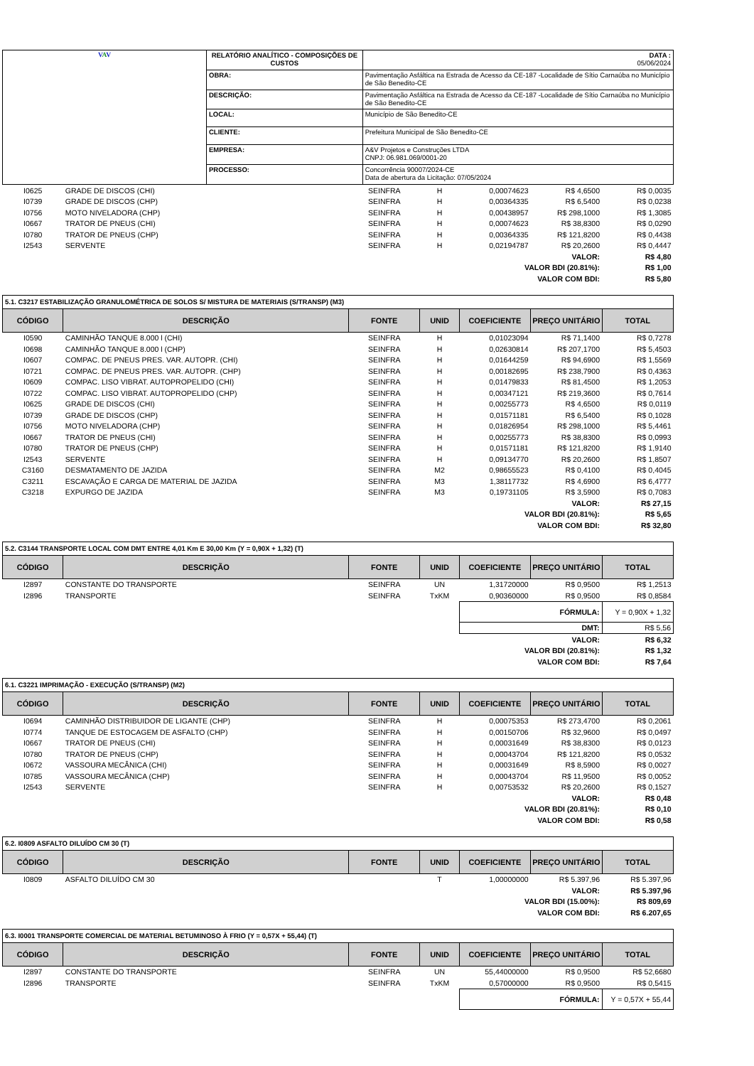| V A V | RELATÓRIO ANALÍTICO - COMPOSIÇÕES DE CUSTOS | | DATA : 05/06/2024 |
| | OBRA: | Pavimentação Asfáltica na Estrada de Acesso da CE-187 -Localidade de Sítio Carnaúba no Município de São Benedito-CE | |
| | DESCRIÇÃO: | Pavimentação Asfáltica na Estrada de Acesso da CE-187 -Localidade de Sítio Carnaúba no Município de São Benedito-CE | |
| | LOCAL: | Município de São Benedito-CE | |
| | CLIENTE: | Prefeitura Municipal de São Benedito-CE | |
| | EMPRESA: | A&V Projetos e Construções LTDA CNPJ: 06.981.069/0001-20 | |
| | PROCESSO: | Concorrência 90007/2024-CE Data de abertura da Licitação: 07/05/2024 | |
| I0625 | GRADE DE DISCOS (CHI) | SEINFRA | H | 0,00074623 | R$ 4,6500 | R$ 0,0035 |
| I0739 | GRADE DE DISCOS (CHP) | SEINFRA | H | 0,00364335 | R$ 6,5400 | R$ 0,0238 |
| I0756 | MOTO NIVELADORA (CHP) | SEINFRA | H | 0,00438957 | R$ 298,1000 | R$ 1,3085 |
| I0667 | TRATOR DE PNEUS (CHI) | SEINFRA | H | 0,00074623 | R$ 38,8300 | R$ 0,0290 |
| I0780 | TRATOR DE PNEUS (CHP) | SEINFRA | H | 0,00364335 | R$ 121,8200 | R$ 0,4438 |
| I2543 | SERVENTE | SEINFRA | H | 0,02194787 | R$ 20,2600 | R$ 0,4447 |
| VALOR: | | | | | | R$ 4,80 |
| VALOR BDI (20.81%): | | | | | | R$ 1,00 |
| VALOR COM BDI: | | | | | | R$ 5,80 |
| 5.1. C3217 ESTABILIZAÇÃO GRANULOMÉTRICA DE SOLOS S/ MISTURA DE MATERIAIS (S/TRANSP) (M3) | | | | | | |
| CÓDIGO | DESCRIÇÃO | FONTE | UNID | COEFICIENTE | PREÇO UNITÁRIO | TOTAL |
| I0590 | CAMINHÃO TANQUE 8.000 l (CHI) | SEINFRA | H | 0,01023094 | R$ 71,1400 | R$ 0,7278 |
| I0698 | CAMINHÃO TANQUE 8.000 l (CHP) | SEINFRA | H | 0,02630814 | R$ 207,1700 | R$ 5,4503 |
| I0607 | COMPAC. DE PNEUS PRES. VAR. AUTOPR. (CHI) | SEINFRA | H | 0,01644259 | R$ 94,6900 | R$ 1,5569 |
| I0721 | COMPAC. DE PNEUS PRES. VAR. AUTOPR. (CHP) | SEINFRA | H | 0,00182695 | R$ 238,7900 | R$ 0,4363 |
| I0609 | COMPAC. LISO VIBRAT. AUTOPROPELIDO (CHI) | SEINFRA | H | 0,01479833 | R$ 81,4500 | R$ 1,2053 |
| I0722 | COMPAC. LISO VIBRAT. AUTOPROPELIDO (CHP) | SEINFRA | H | 0,00347121 | R$ 219,3600 | R$ 0,7614 |
| I0625 | GRADE DE DISCOS (CHI) | SEINFRA | H | 0,00255773 | R$ 4,6500 | R$ 0,0119 |
| I0739 | GRADE DE DISCOS (CHP) | SEINFRA | H | 0,01571181 | R$ 6,5400 | R$ 0,1028 |
| I0756 | MOTO NIVELADORA (CHP) | SEINFRA | H | 0,01826954 | R$ 298,1000 | R$ 5,4461 |
| I0667 | TRATOR DE PNEUS (CHI) | SEINFRA | H | 0,00255773 | R$ 38,8300 | R$ 0,0993 |
| I0780 | TRATOR DE PNEUS (CHP) | SEINFRA | H | 0,01571181 | R$ 121,8200 | R$ 1,9140 |
| I2543 | SERVENTE | SEINFRA | H | 0,09134770 | R$ 20,2600 | R$ 1,8507 |
| C3160 | DESMATAMENTO DE JAZIDA | SEINFRA | M2 | 0,98655523 | R$ 0,4100 | R$ 0,4045 |
| C3211 | ESCAVAÇÃO E CARGA DE MATERIAL DE JAZIDA | SEINFRA | M3 | 1,38117732 | R$ 4,6900 | R$ 6,4777 |
| C3218 | EXPURGO DE JAZIDA | SEINFRA | M3 | 0,19731105 | R$ 3,5900 | R$ 0,7083 |
| VALOR: | | | | | | R$ 27,15 |
| VALOR BDI (20.81%): | | | | | | R$ 5,65 |
| VALOR COM BDI: | | | | | | R$ 32,80 |
| 5.2. C3144 TRANSPORTE LOCAL COM DMT ENTRE 4,01 Km E 30,00 Km (Y = 0,90X + 1,32) (T) | | | | | | |
| CÓDIGO | DESCRIÇÃO | FONTE | UNID | COEFICIENTE | PREÇO UNITÁRIO | TOTAL |
| I2897 | CONSTANTE DO TRANSPORTE | SEINFRA | UN | 1,31720000 | R$ 0,9500 | R$ 1,2513 |
| I2896 | TRANSPORTE | SEINFRA | TxKM | 0,90360000 | R$ 0,9500 | R$ 0,8584 |
| | | | | FÓRMULA: | | Y = 0,90X + 1,32 |
| | | | | DMT: | | R$ 5,56 |
| VALOR: | | | | | | R$ 6,32 |
| VALOR BDI (20.81%): | | | | | | R$ 1,32 |
| VALOR COM BDI: | | | | | | R$ 7,64 |
| 6.1. C3221 IMPRIMAÇÃO - EXECUÇÃO (S/TRANSP) (M2) | | | | | | |
| CÓDIGO | DESCRIÇÃO | FONTE | UNID | COEFICIENTE | PREÇO UNITÁRIO | TOTAL |
| I0694 | CAMINHÃO DISTRIBUIDOR DE LIGANTE (CHP) | SEINFRA | H | 0,00075353 | R$ 273,4700 | R$ 0,2061 |
| I0774 | TANQUE DE ESTOCAGEM DE ASFALTO (CHP) | SEINFRA | H | 0,00150706 | R$ 32,9600 | R$ 0,0497 |
| I0667 | TRATOR DE PNEUS (CHI) | SEINFRA | H | 0,00031649 | R$ 38,8300 | R$ 0,0123 |
| I0780 | TRATOR DE PNEUS (CHP) | SEINFRA | H | 0,00043704 | R$ 121,8200 | R$ 0,0532 |
| I0672 | VASSOURA MECÂNICA (CHI) | SEINFRA | H | 0,00031649 | R$ 8,5900 | R$ 0,0027 |
| I0785 | VASSOURA MECÂNICA (CHP) | SEINFRA | H | 0,00043704 | R$ 11,9500 | R$ 0,0052 |
| I2543 | SERVENTE | SEINFRA | H | 0,00753532 | R$ 20,2600 | R$ 0,1527 |
| VALOR: | | | | | | R$ 0,48 |
| VALOR BDI (20.81%): | | | | | | R$ 0,10 |
| VALOR COM BDI: | | | | | | R$ 0,58 |
| 6.2. I0809 ASFALTO DILUÍDO CM 30 (T) | | | | | | |
| CÓDIGO | DESCRIÇÃO | FONTE | UNID | COEFICIENTE | PREÇO UNITÁRIO | TOTAL |
| I0809 | ASFALTO DILUÍDO CM 30 | | T | 1,00000000 | R$ 5.397,96 | R$ 5.397,96 |
| VALOR: | | | | | | R$ 5.397,96 |
| VALOR BDI (15.00%): | | | | | | R$ 809,69 |
| VALOR COM BDI: | | | | | | R$ 6.207,65 |
| 6.3. I0001 TRANSPORTE COMERCIAL DE MATERIAL BETUMINOSO À FRIO (Y = 0,57X + 55,44) (T) | | | | | | |
| CÓDIGO | DESCRIÇÃO | FONTE | UNID | COEFICIENTE | PREÇO UNITÁRIO | TOTAL |
| I2897 | CONSTANTE DO TRANSPORTE | SEINFRA | UN | 55,44000000 | R$ 0,9500 | R$ 52,6680 |
| I2896 | TRANSPORTE | SEINFRA | TxKM | 0,57000000 | R$ 0,9500 | R$ 0,5415 |
| | | | | FÓRMULA: | | Y = 0,57X + 55,44 |